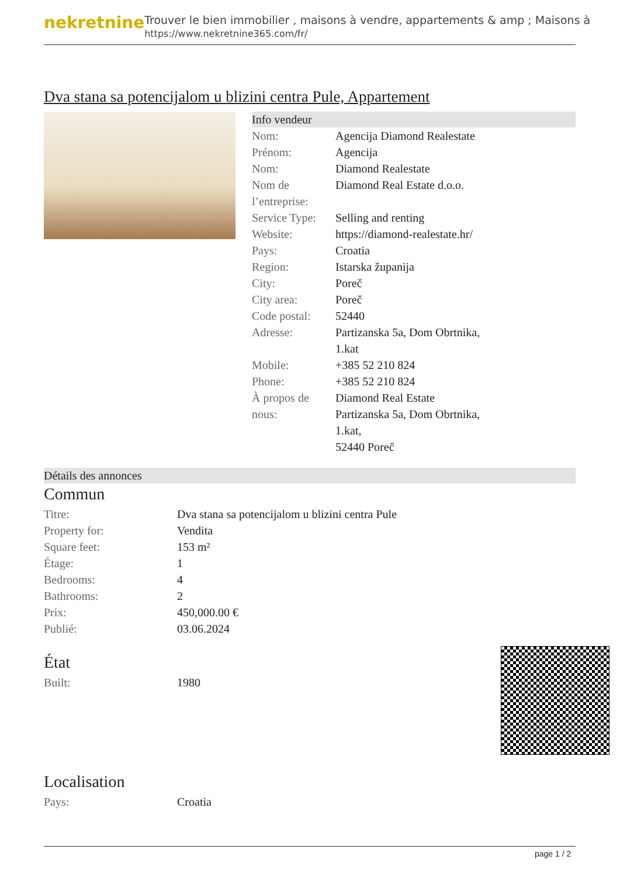nekretnine
Trouver le bien immobilier , maisons à vendre, appartements & amp ; Maisons à
https://www.nekretnine365.com/fr/
Dva stana sa potencijalom u blizini centra Pule, Appartement
Info vendeur
| Nom: | Agencija Diamond Realestate |
| Prénom: | Agencija |
| Nom: | Diamond Realestate |
| Nom de l’entreprise: | Diamond Real Estate d.o.o. |
| Service Type: | Selling and renting |
| Website: | https://diamond-realestate.hr/ |
| Pays: | Croatia |
| Region: | Istarska županija |
| City: | Poreč |
| City area: | Poreč |
| Code postal: | 52440 |
| Adresse: | Partizanska 5a, Dom Obrtnika, 1.kat |
| Mobile: | +385 52 210 824 |
| Phone: | +385 52 210 824 |
| À propos de nous: | Diamond Real Estate Partizanska 5a, Dom Obrtnika, 1.kat, 52440 Poreč |
Détails des annonces
Commun
| Titre: | Dva stana sa potencijalom u blizini centra Pule |
| Property for: | Vendita |
| Square feet: | 153 m² |
| Étage: | 1 |
| Bedrooms: | 4 |
| Bathrooms: | 2 |
| Prix: | 450,000.00 € |
| Publié: | 03.06.2024 |
État
| Built: | 1980 |
Localisation
| Pays: | Croatia |
page 1 / 2